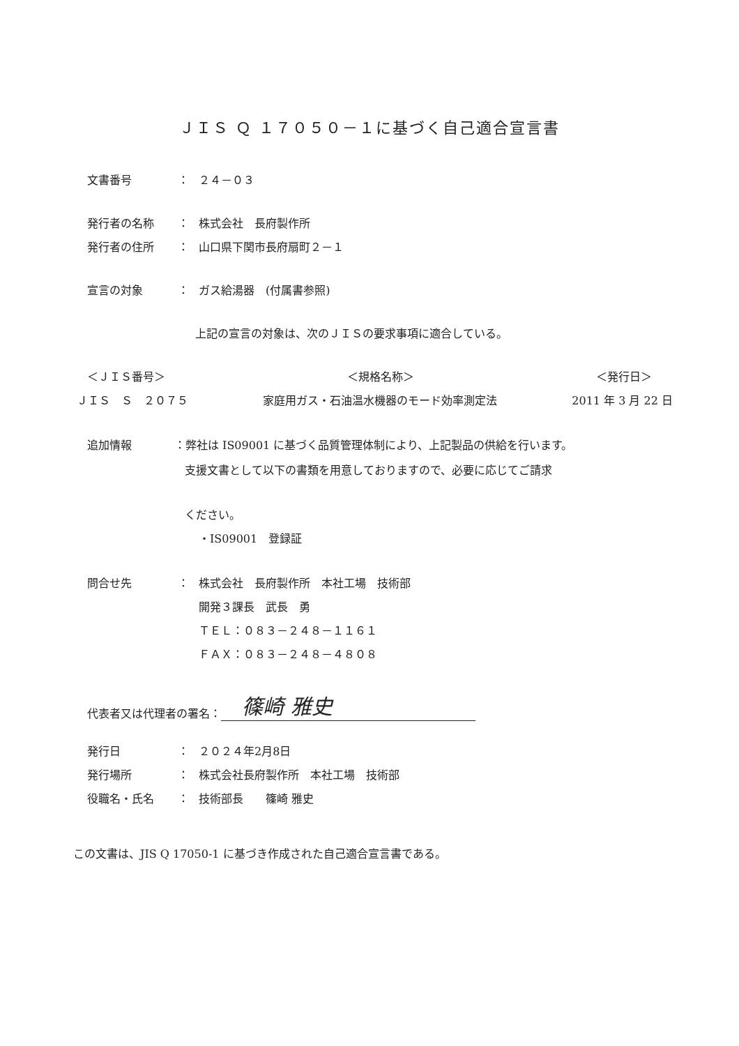ＪＩＳ Ｑ １７０５０－１に基づく自己適合宣言書
文書番号 ： ２４－０３
発行者の名称 ： 株式会社　長府製作所
発行者の住所 ： 山口県下関市長府扇町２－１
宣言の対象 ： ガス給湯器　(付属書参照)
上記の宣言の対象は、次のＪＩＳの要求事項に適合している。
＜ＪＩＳ番号＞ ＜規格名称＞ ＜発行日＞
ＪＩＳ　Ｓ　２０７５ 家庭用ガス・石油温水機器のモード効率測定法 2011 年 3 月 22 日
追加情報 ：弊社は IS09001 に基づく品質管理体制により、上記製品の供給を行います。
支援文書として以下の書類を用意しておりますので、必要に応じてご請求
ください。
・IS09001　登録証
問合せ先 ： 株式会社　長府製作所　本社工場　技術部
開発３課長　武長　勇
ＴＥＬ：０８３－２４８－１１６１
ＦＡＸ：０８３－２４８－４８０８
代表者又は代理者の署名： 篠崎 雅史
発行日 ： ２０２４年2月8日
発行場所 ： 株式会社長府製作所　本社工場　技術部
役職名・氏名 ： 技術部長　　篠崎 雅史
この文書は、JIS Q 17050-1 に基づき作成された自己適合宣言書である。